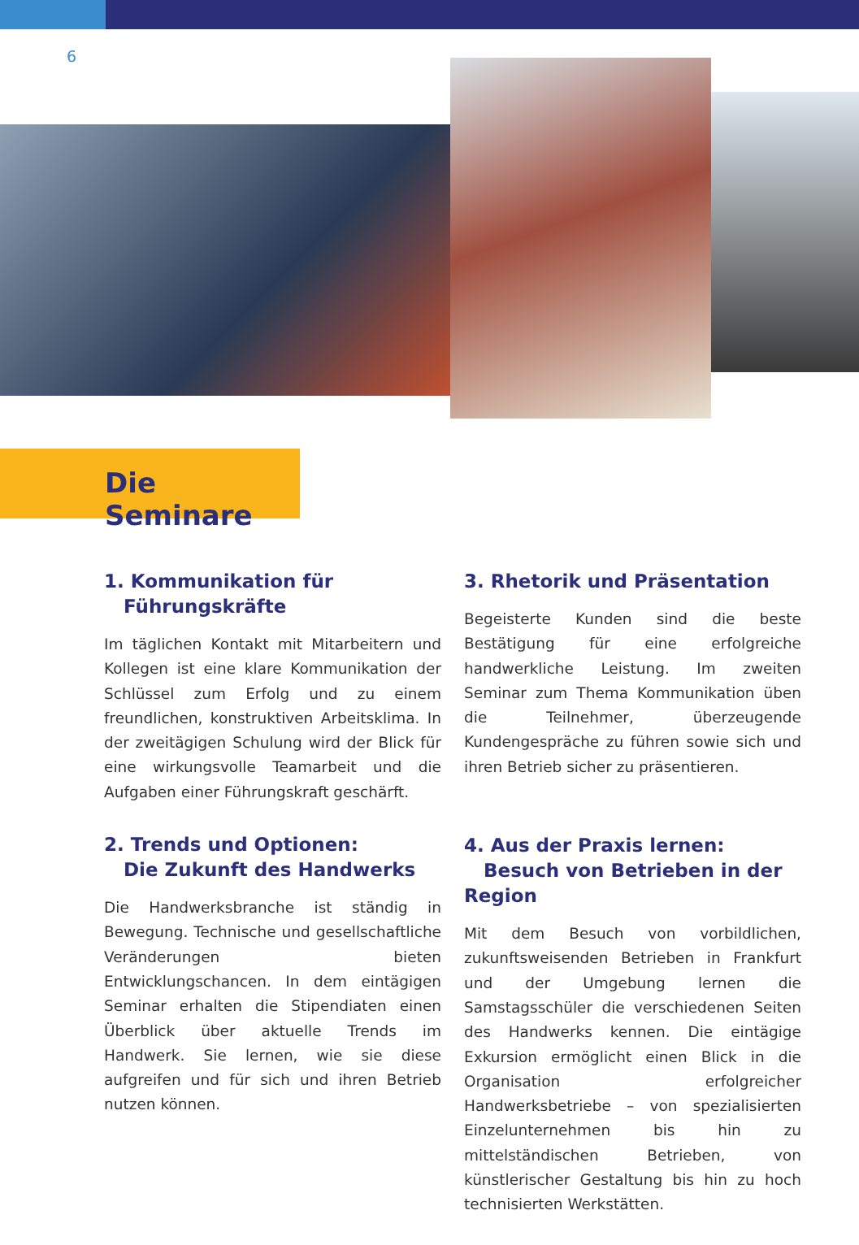6
Die Seminare
1. Kommunikation für
Führungskräfte
Im täglichen Kontakt mit Mitarbeitern und Kollegen ist eine klare Kommunikation der Schlüssel zum Erfolg und zu einem freundlichen, konstruktiven Arbeitsklima. In der zweitägigen Schulung wird der Blick für eine wirkungsvolle Teamarbeit und die Aufgaben einer Führungskraft geschärft.
2. Trends und Optionen:
Die Zukunft des Handwerks
Die Handwerksbranche ist ständig in Bewegung. Technische und gesellschaftliche Veränderungen bieten Entwicklungschancen. In dem eintägigen Seminar erhalten die Stipendiaten einen Überblick über aktuelle Trends im Handwerk. Sie lernen, wie sie diese aufgreifen und für sich und ihren Betrieb nutzen können.
3. Rhetorik und Präsentation
Begeisterte Kunden sind die beste Bestätigung für eine erfolgreiche handwerkliche Leistung. Im zweiten Seminar zum Thema Kommunikation üben die Teilnehmer, überzeugende Kundengespräche zu führen sowie sich und ihren Betrieb sicher zu präsentieren.
4. Aus der Praxis lernen:
Besuch von Betrieben in der Region
Mit dem Besuch von vorbildlichen, zukunftsweisenden Betrieben in Frankfurt und der Umgebung lernen die Samstagsschüler die verschiedenen Seiten des Handwerks kennen. Die eintägige Exkursion ermöglicht einen Blick in die Organisation erfolgreicher Handwerksbetriebe – von spezialisierten Einzelunternehmen bis hin zu mittelständischen Betrieben, von künstlerischer Gestaltung bis hin zu hoch technisierten Werkstätten.